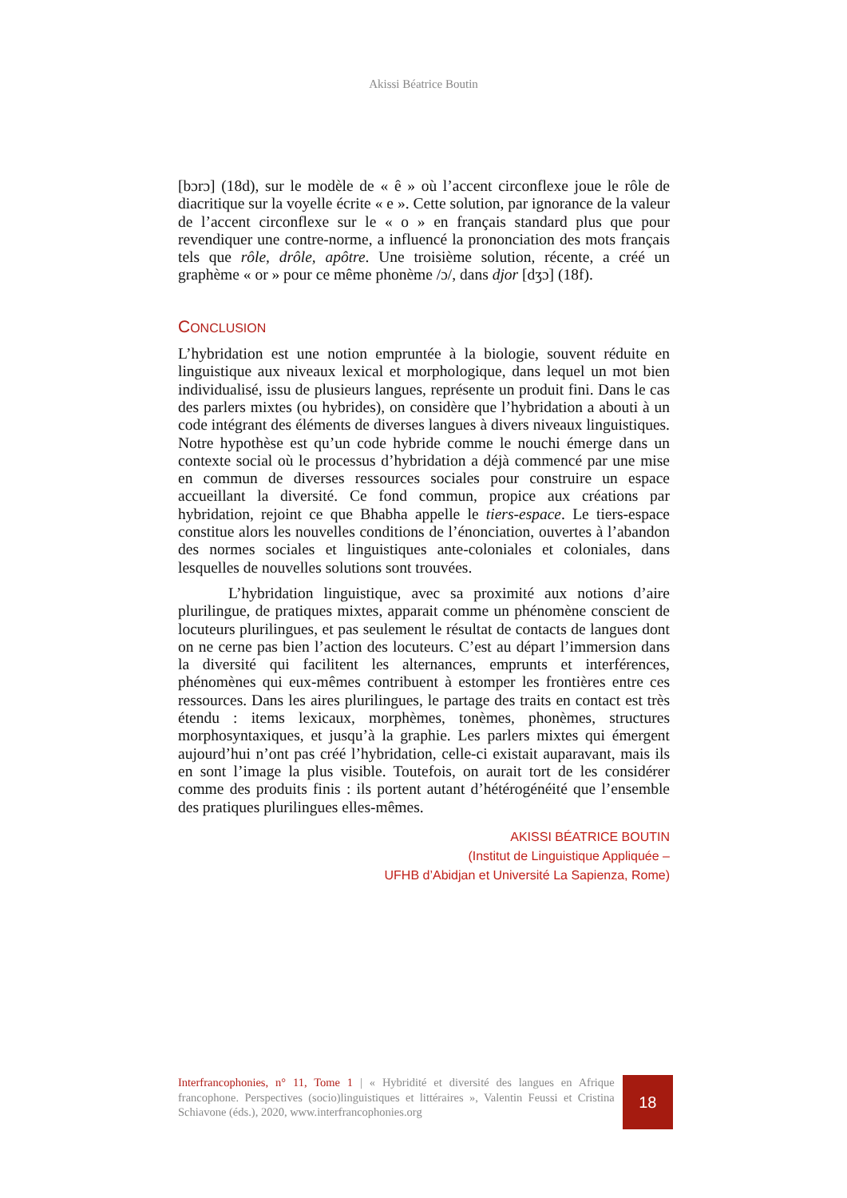Akissi Béatrice Boutin
[bɔrɔ] (18d), sur le modèle de « ê » où l’accent circonflexe joue le rôle de diacritique sur la voyelle écrite « e ». Cette solution, par ignorance de la valeur de l’accent circonflexe sur le « o » en français standard plus que pour revendiquer une contre-norme, a influencé la prononciation des mots français tels que rôle, drôle, apôtre. Une troisième solution, récente, a créé un graphème « or » pour ce même phonème /ɔ/, dans djor [dʒɔ] (18f).
CONCLUSION
L’hybridation est une notion empruntée à la biologie, souvent réduite en linguistique aux niveaux lexical et morphologique, dans lequel un mot bien individualisé, issu de plusieurs langues, représente un produit fini. Dans le cas des parlers mixtes (ou hybrides), on considère que l’hybridation a abouti à un code intégrant des éléments de diverses langues à divers niveaux linguistiques. Notre hypothèse est qu’un code hybride comme le nouchi émerge dans un contexte social où le processus d’hybridation a déjà commencé par une mise en commun de diverses ressources sociales pour construire un espace accueillant la diversité. Ce fond commun, propice aux créations par hybridation, rejoint ce que Bhabha appelle le tiers-espace. Le tiers-espace constitue alors les nouvelles conditions de l’énonciation, ouvertes à l’abandon des normes sociales et linguistiques ante-coloniales et coloniales, dans lesquelles de nouvelles solutions sont trouvées.
L’hybridation linguistique, avec sa proximité aux notions d’aire plurilingue, de pratiques mixtes, apparait comme un phénomène conscient de locuteurs plurilingues, et pas seulement le résultat de contacts de langues dont on ne cerne pas bien l’action des locuteurs. C’est au départ l’immersion dans la diversité qui facilitent les alternances, emprunts et interférences, phénomènes qui eux-mêmes contribuent à estomper les frontières entre ces ressources. Dans les aires plurilingues, le partage des traits en contact est très étendu : items lexicaux, morphèmes, tonèmes, phonèmes, structures morphosyntaxiques, et jusqu’à la graphie. Les parlers mixtes qui émergent aujourd’hui n’ont pas créé l’hybridation, celle-ci existait auparavant, mais ils en sont l’image la plus visible. Toutefois, on aurait tort de les considérer comme des produits finis : ils portent autant d’hétérogénéité que l’ensemble des pratiques plurilingues elles-mêmes.
AKISSI BÉATRICE BOUTIN
(Institut de Linguistique Appliquée –
UFHB d’Abidjan et Université La Sapienza, Rome)
Interfrancophonies, n° 11, Tome 1 | « Hybridité et diversité des langues en Afrique francophone. Perspectives (socio)linguistiques et littéraires », Valentin Feussi et Cristina Schiavone (éds.), 2020, www.interfrancophonies.org
18